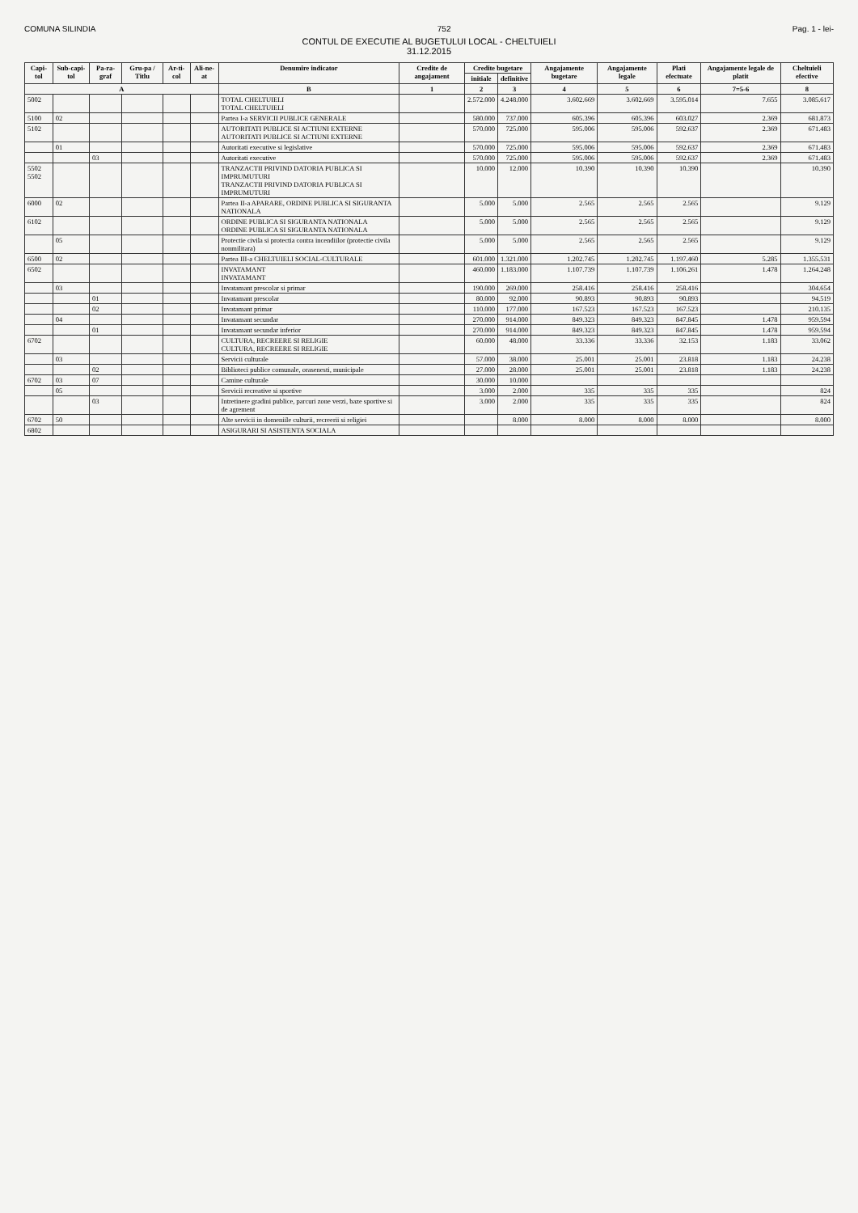COMUNA SILINDIA 752 Pag. 1 - lei-
CONTUL DE EXECUTIE AL BUGETULUI LOCAL - CHELTUIELI
31.12.2015
| Capi-tol | Sub-capi-tol | Pa-ra-graf | Gru-pa / Titlu | Ar-ti-col | Ali-ne-at | Denumire indicator | Credite de angajament | Credite bugetare | | Angajamente bugetare | Angajamente legale | Plati efectuate | Angajamente legale de platit | Cheltuieli efective |
| --- | --- | --- | --- | --- | --- | --- | --- | --- | --- | --- | --- | --- | --- | --- |
| | | | | | | | | initiale | definitive | | | | | |
| A | | | | | | B | 1 | 2 | 3 | 4 | 5 | 6 | 7=5-6 | 8 |
| 5002 | | | | | | TOTAL CHELTUIELI TOTAL CHELTUIELI | | 2.572.000 | 4.248.000 | 3.602.669 | 3.602.669 | 3.595.014 | 7.655 | 3.085.617 |
| 5100 | 02 | | | | | Partea I-a SERVICII PUBLICE GENERALE | | 580.000 | 737.000 | 605.396 | 605.396 | 603.027 | 2.369 | 681.873 |
| 5102 | | | | | | AUTORITATI PUBLICE SI ACTIUNI EXTERNE AUTORITATI PUBLICE SI ACTIUNI EXTERNE | | 570.000 | 725.000 | 595.006 | 595.006 | 592.637 | 2.369 | 671.483 |
| | 01 | | | | | Autoritati executive si legislative | | 570.000 | 725.000 | 595.006 | 595.006 | 592.637 | 2.369 | 671.483 |
| | | 03 | | | | Autoritati executive | | 570.000 | 725.000 | 595.006 | 595.006 | 592.637 | 2.369 | 671.483 |
| 5502 5502 | | | | | | TRANZACTII PRIVIND DATORIA PUBLICA SI IMPRUMUTURI TRANZACTII PRIVIND DATORIA PUBLICA SI IMPRUMUTURI | | 10.000 | 12.000 | 10.390 | 10.390 | 10.390 | | 10.390 |
| 6000 | 02 | | | | | Partea II-a APARARE, ORDINE PUBLICA SI SIGURANTA NATIONALA | | 5.000 | 5.000 | 2.565 | 2.565 | 2.565 | | 9.129 |
| 6102 | | | | | | ORDINE PUBLICA SI SIGURANTA NATIONALA ORDINE PUBLICA SI SIGURANTA NATIONALA | | 5.000 | 5.000 | 2.565 | 2.565 | 2.565 | | 9.129 |
| | 05 | | | | | Protectie civila si protectia contra incendiilor (protectie civila nonmilitara) | | 5.000 | 5.000 | 2.565 | 2.565 | 2.565 | | 9.129 |
| 6500 | 02 | | | | | Partea III-a CHELTUIELI SOCIAL-CULTURALE | | 601.000 | 1.321.000 | 1.202.745 | 1.202.745 | 1.197.460 | 5.285 | 1.355.531 |
| 6502 | | | | | | INVATAMANT INVATAMANT | | 460.000 | 1.183.000 | 1.107.739 | 1.107.739 | 1.106.261 | 1.478 | 1.264.248 |
| | 03 | | | | | Invatamant prescolar si primar | | 190.000 | 269.000 | 258.416 | 258.416 | 258.416 | | 304.654 |
| | | 01 | | | | Invatamant prescolar | | 80.000 | 92.000 | 90.893 | 90.893 | 90.893 | | 94.519 |
| | | 02 | | | | Invatamant primar | | 110.000 | 177.000 | 167.523 | 167.523 | 167.523 | | 210.135 |
| | 04 | | | | | Invatamant secundar | | 270.000 | 914.000 | 849.323 | 849.323 | 847.845 | 1.478 | 959.594 |
| | | 01 | | | | Invatamant secundar inferior | | 270.000 | 914.000 | 849.323 | 849.323 | 847.845 | 1.478 | 959.594 |
| 6702 | | | | | | CULTURA, RECREERE SI RELIGIE CULTURA, RECREERE SI RELIGIE | | 60.000 | 48.000 | 33.336 | 33.336 | 32.153 | 1.183 | 33.062 |
| | 03 | | | | | Servicii culturale | | 57.000 | 38.000 | 25.001 | 25.001 | 23.818 | 1.183 | 24.238 |
| | | 02 | | | | Biblioteci publice comunale, orasenesti, municipale | | 27.000 | 28.000 | 25.001 | 25.001 | 23.818 | 1.183 | 24.238 |
| 6702 | 03 | 07 | | | | Camine culturale | | 30.000 | 10.000 | | | | | |
| | 05 | | | | | Servicii recreative si sportive | | 3.000 | 2.000 | 335 | 335 | 335 | | 824 |
| | | 03 | | | | Intretinere gradini publice, parcuri zone verzi, baze sportive si de agrement | | 3.000 | 2.000 | 335 | 335 | 335 | | 824 |
| 6702 | 50 | | | | | Alte servicii in domeniile culturii, recreerii si religiei | | | 8.000 | 8.000 | 8.000 | 8.000 | | 8.000 |
| 6802 | | | | | | ASIGURARI SI ASISTENTA SOCIALA | | | | | | | | |